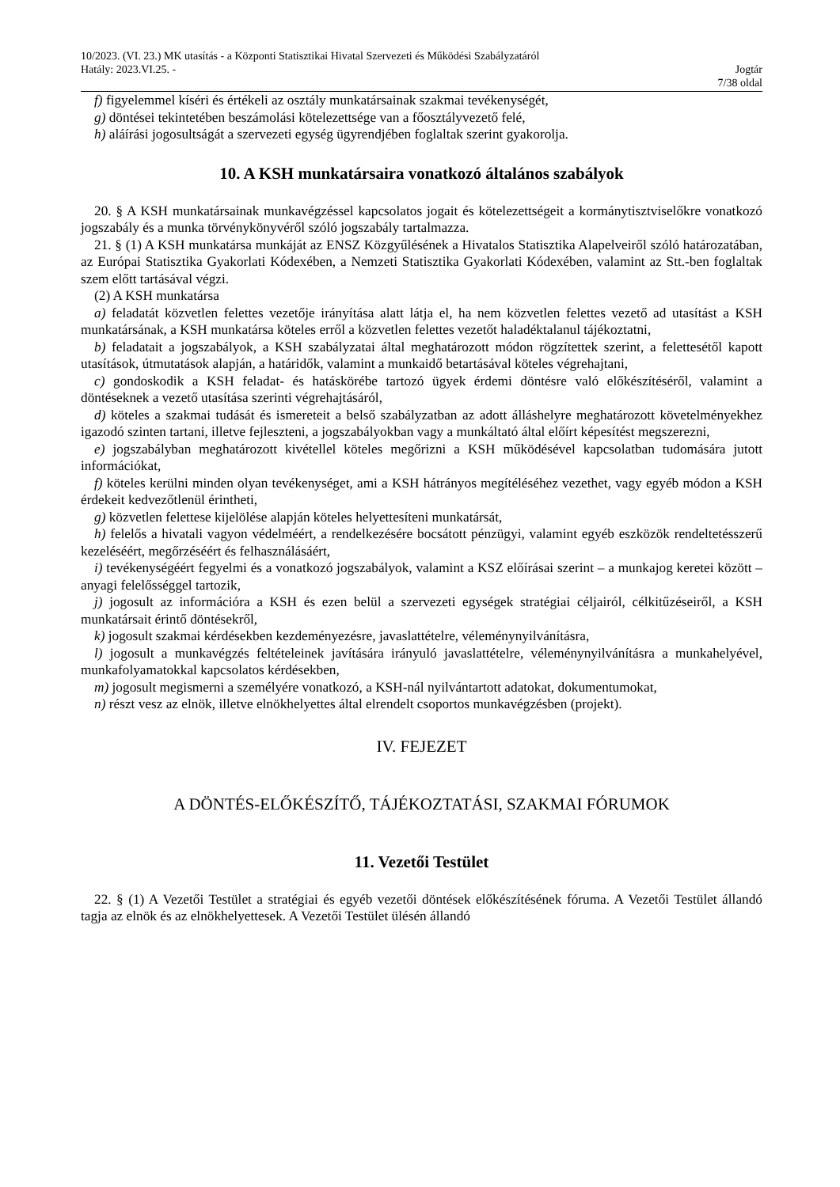10/2023. (VI. 23.) MK utasítás - a Központi Statisztikai Hivatal Szervezeti és Működési Szabályzatáról
Hatály: 2023.VI.25. - Jogtár
7/38 oldal
f) figyelemmel kíséri és értékeli az osztály munkatársainak szakmai tevékenységét,
g) döntései tekintetében beszámolási kötelezettsége van a főosztályvezető felé,
h) aláírási jogosultságát a szervezeti egység ügyrendjében foglaltak szerint gyakorolja.
10. A KSH munkatársaira vonatkozó általános szabályok
20. § A KSH munkatársainak munkavégzéssel kapcsolatos jogait és kötelezettségeit a kormánytisztviselőkre vonatkozó jogszabály és a munka törvénykönyvéről szóló jogszabály tartalmazza.
21. § (1) A KSH munkatársa munkáját az ENSZ Közgyűlésének a Hivatalos Statisztika Alapelveiről szóló határozatában, az Európai Statisztika Gyakorlati Kódexében, a Nemzeti Statisztika Gyakorlati Kódexében, valamint az Stt.-ben foglaltak szem előtt tartásával végzi.
(2) A KSH munkatársa
a) feladatát közvetlen felettes vezetője irányítása alatt látja el, ha nem közvetlen felettes vezető ad utasítást a KSH munkatársának, a KSH munkatársa köteles erről a közvetlen felettes vezetőt haladéktalanul tájékoztatni,
b) feladatait a jogszabályok, a KSH szabályzatai által meghatározott módon rögzítettek szerint, a felettesétől kapott utasítások, útmutatások alapján, a határidők, valamint a munkaidő betartásával köteles végrehajtani,
c) gondoskodik a KSH feladat- és hatáskörébe tartozó ügyek érdemi döntésre való előkészítéséről, valamint a döntéseknek a vezető utasítása szerinti végrehajtásáról,
d) köteles a szakmai tudását és ismereteit a belső szabályzatban az adott álláshelyre meghatározott követelményekhez igazodó szinten tartani, illetve fejleszteni, a jogszabályokban vagy a munkáltató által előírt képesítést megszerezni,
e) jogszabályban meghatározott kivétellel köteles megőrizni a KSH működésével kapcsolatban tudomására jutott információkat,
f) köteles kerülni minden olyan tevékenységet, ami a KSH hátrányos megítéléséhez vezethet, vagy egyéb módon a KSH érdekeit kedvezőtlenül érintheti,
g) közvetlen felettese kijelölése alapján köteles helyettesíteni munkatársát,
h) felelős a hivatali vagyon védelméért, a rendelkezésére bocsátott pénzügyi, valamint egyéb eszközök rendeltetésszerű kezeléséért, megőrzéséért és felhasználásáért,
i) tevékenységéért fegyelmi és a vonatkozó jogszabályok, valamint a KSZ előírásai szerint – a munkajog keretei között – anyagi felelősséggel tartozik,
j) jogosult az információra a KSH és ezen belül a szervezeti egységek stratégiai céljairól, célkitűzéseiről, a KSH munkatársait érintő döntésekről,
k) jogosult szakmai kérdésekben kezdeményezésre, javaslattételre, véleménynyilvánításra,
l) jogosult a munkavégzés feltételeinek javítására irányuló javaslattételre, véleménynyilvánításra a munkahelyével, munkafolyamatokkal kapcsolatos kérdésekben,
m) jogosult megismerni a személyére vonatkozó, a KSH-nál nyilvántartott adatokat, dokumentumokat,
n) részt vesz az elnök, illetve elnökhelyettes által elrendelt csoportos munkavégzésben (projekt).
IV. FEJEZET
A DÖNTÉS-ELŐKÉSZÍTŐ, TÁJÉKOZTATÁSI, SZAKMAI FÓRUMOK
11. Vezetői Testület
22. § (1) A Vezetői Testület a stratégiai és egyéb vezetői döntések előkészítésének fóruma. A Vezetői Testület állandó tagja az elnök és az elnökhelyettesek. A Vezetői Testület ülésén állandó